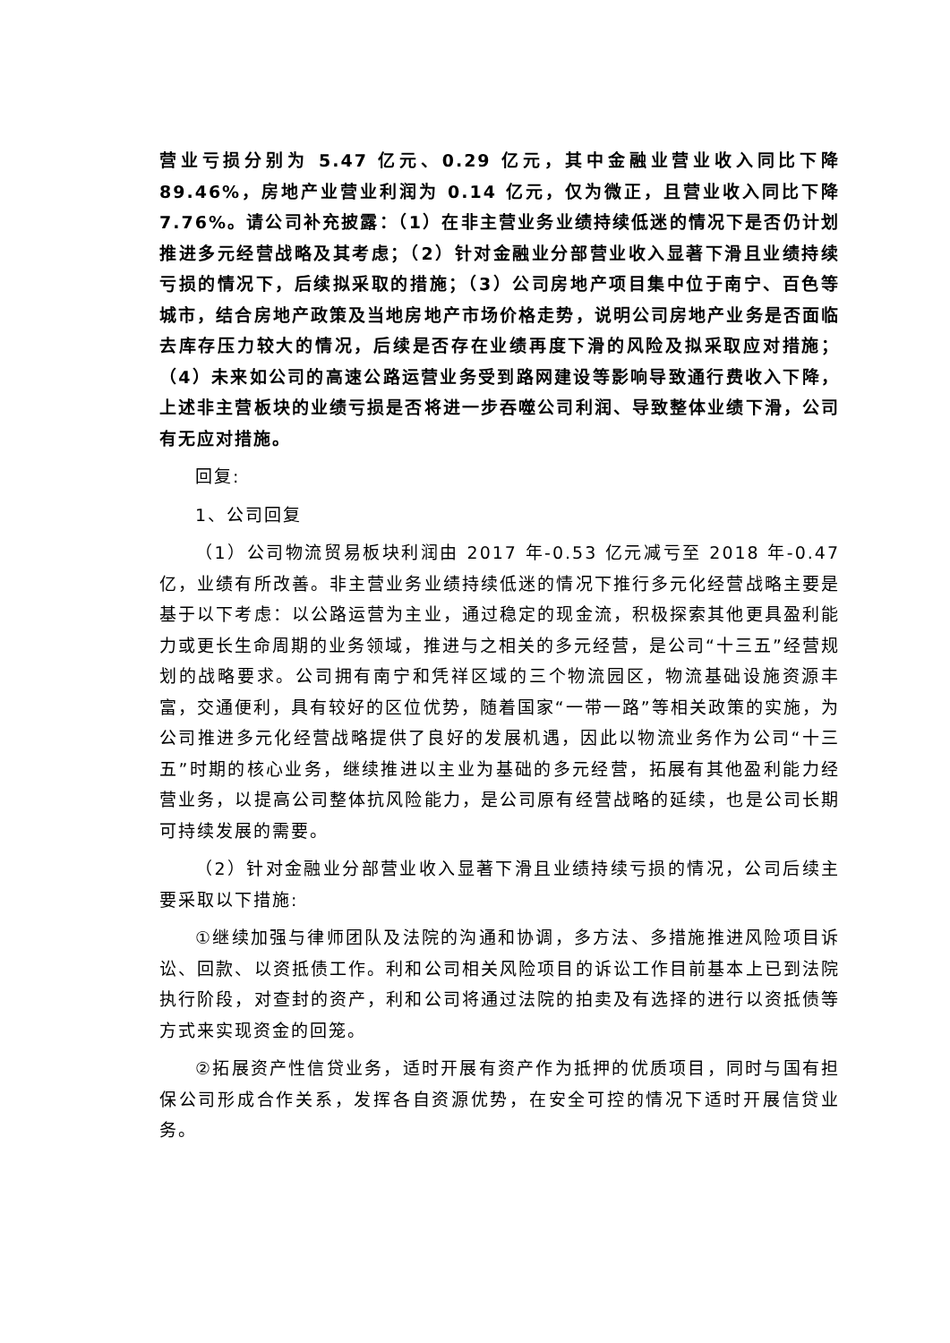营业亏损分别为 5.47 亿元、0.29 亿元，其中金融业营业收入同比下降 89.46%，房地产业营业利润为 0.14 亿元，仅为微正，且营业收入同比下降 7.76%。请公司补充披露：（1）在非主营业务业绩持续低迷的情况下是否仍计划推进多元经营战略及其考虑；（2）针对金融业分部营业收入显著下滑且业绩持续亏损的情况下，后续拟采取的措施；（3）公司房地产项目集中位于南宁、百色等城市，结合房地产政策及当地房地产市场价格走势，说明公司房地产业务是否面临去库存压力较大的情况，后续是否存在业绩再度下滑的风险及拟采取应对措施；（4）未来如公司的高速公路运营业务受到路网建设等影响导致通行费收入下降，上述非主营板块的业绩亏损是否将进一步吞噬公司利润、导致整体业绩下滑，公司有无应对措施。
回复:
1、公司回复
（1）公司物流贸易板块利润由 2017 年-0.53 亿元减亏至 2018 年-0.47 亿，业绩有所改善。非主营业务业绩持续低迷的情况下推行多元化经营战略主要是基于以下考虑：以公路运营为主业，通过稳定的现金流，积极探索其他更具盈利能力或更长生命周期的业务领域，推进与之相关的多元经营，是公司“十三五”经营规划的战略要求。公司拥有南宁和凭祥区域的三个物流园区，物流基础设施资源丰富，交通便利，具有较好的区位优势，随着国家“一带一路”等相关政策的实施，为公司推进多元化经营战略提供了良好的发展机遇，因此以物流业务作为公司“十三五”时期的核心业务，继续推进以主业为基础的多元经营，拓展有其他盈利能力经营业务，以提高公司整体抗风险能力，是公司原有经营战略的延续，也是公司长期可持续发展的需要。
（2）针对金融业分部营业收入显著下滑且业绩持续亏损的情况，公司后续主要采取以下措施:
①继续加强与律师团队及法院的沟通和协调，多方法、多措施推进风险项目诉讼、回款、以资抵债工作。利和公司相关风险项目的诉讼工作目前基本上已到法院执行阶段，对查封的资产，利和公司将通过法院的拍卖及有选择的进行以资抵债等方式来实现资金的回笼。
②拓展资产性信贷业务，适时开展有资产作为抵押的优质项目，同时与国有担保公司形成合作关系，发挥各自资源优势，在安全可控的情况下适时开展信贷业务。